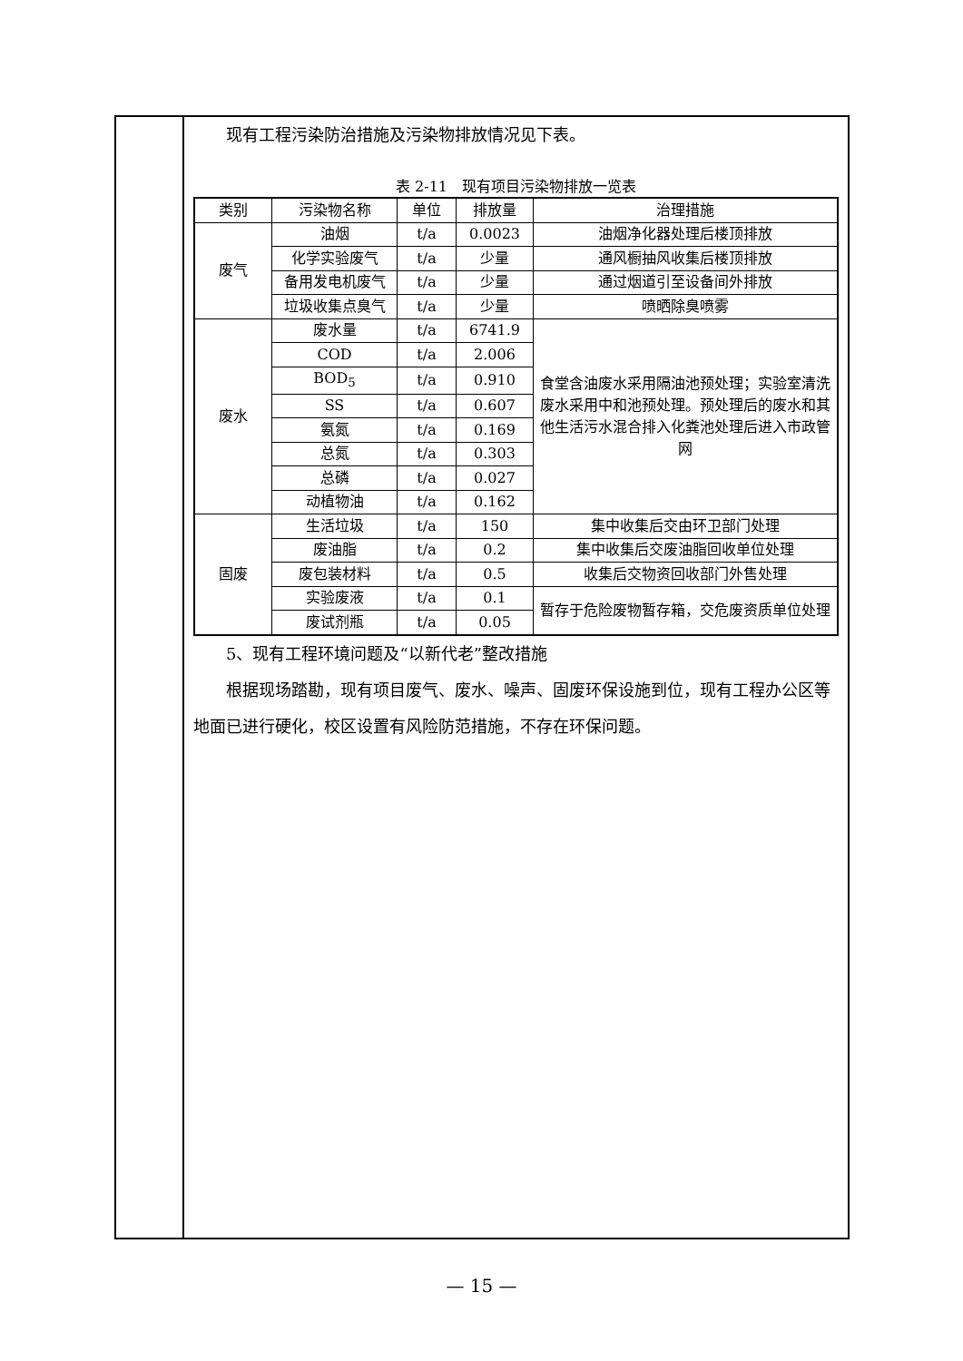现有工程污染防治措施及污染物排放情况见下表。
表 2-11　现有项目污染物排放一览表
| 类别 | 污染物名称 | 单位 | 排放量 | 治理措施 |
| --- | --- | --- | --- | --- |
| 废气 | 油烟 | t/a | 0.0023 | 油烟净化器处理后楼顶排放 |
| | 化学实验废气 | t/a | 少量 | 通风橱抽风收集后楼顶排放 |
| | 备用发电机废气 | t/a | 少量 | 通过烟道引至设备间外排放 |
| | 垃圾收集点臭气 | t/a | 少量 | 喷晒除臭喷雾 |
| 废水 | 废水量 | t/a | 6741.9 | 食堂含油废水采用隔油池预处理；实验室清洗废水采用中和池预处理。预处理后的废水和其他生活污水混合排入化粪池处理后进入市政管网 |
| | COD | t/a | 2.006 | |
| | BOD<sub>5</sub> | t/a | 0.910 | |
| | SS | t/a | 0.607 | |
| | 氨氮 | t/a | 0.169 | |
| | 总氮 | t/a | 0.303 | |
| | 总磷 | t/a | 0.027 | |
| | 动植物油 | t/a | 0.162 | |
| 固废 | 生活垃圾 | t/a | 150 | 集中收集后交由环卫部门处理 |
| | 废油脂 | t/a | 0.2 | 集中收集后交废油脂回收单位处理 |
| | 废包装材料 | t/a | 0.5 | 收集后交物资回收部门外售处理 |
| | 实验废液 | t/a | 0.1 | 暂存于危险废物暂存箱，交危废资质单位处理 |
| | 废试剂瓶 | t/a | 0.05 | |
5、现有工程环境问题及“以新代老”整改措施
根据现场踏勘，现有项目废气、废水、噪声、固废环保设施到位，现有工程办公区等地面已进行硬化，校区设置有风险防范措施，不存在环保问题。
— 15 —